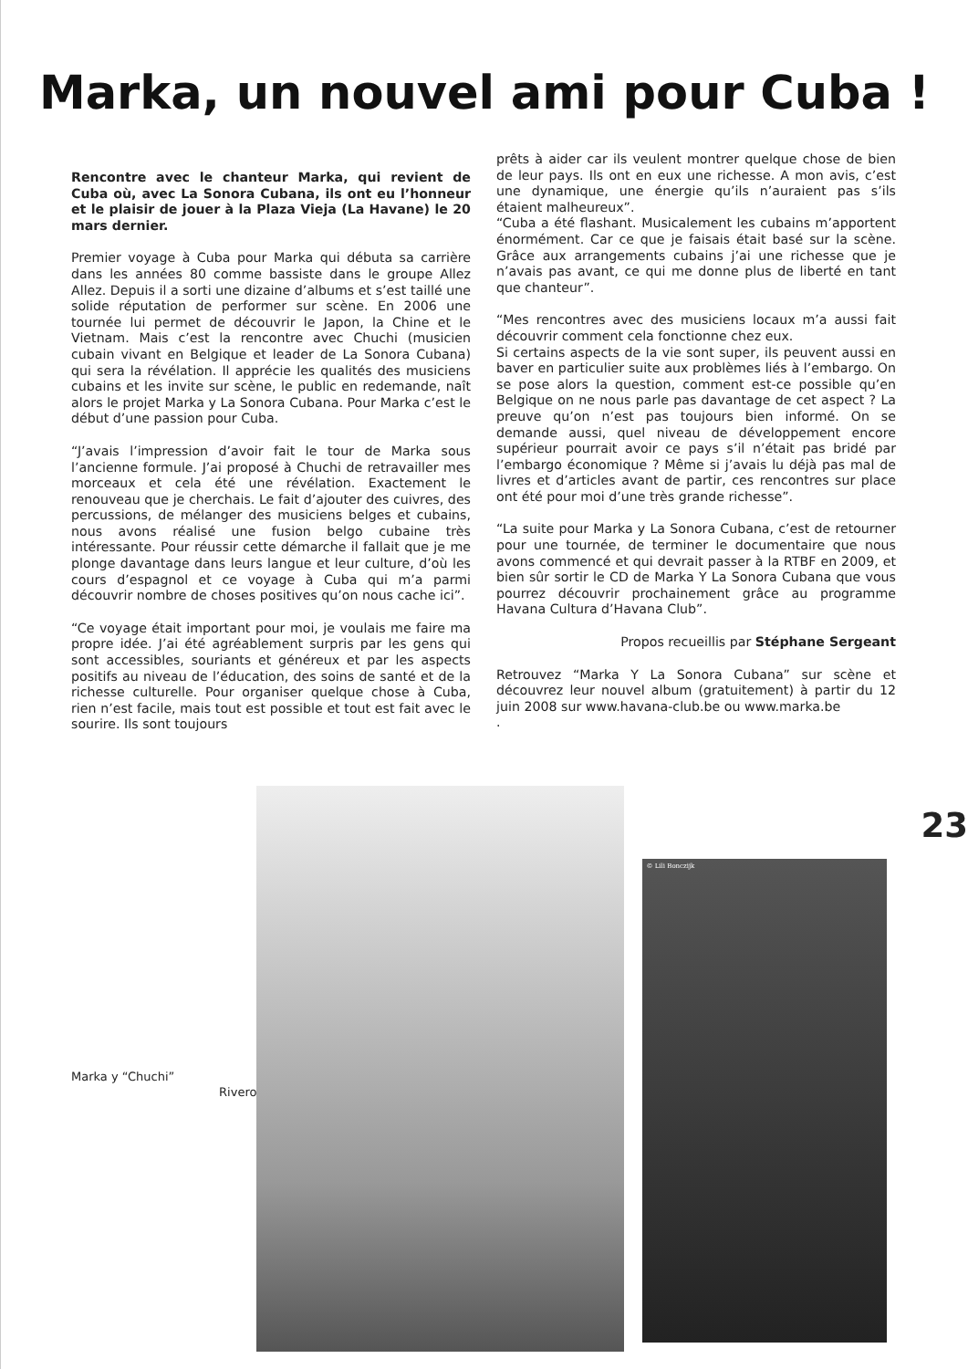Marka, un nouvel ami pour Cuba !
Rencontre avec le chanteur Marka, qui revient de Cuba où, avec La Sonora Cubana, ils ont eu l’honneur et le plaisir de jouer à la Plaza Vieja (La Havane) le 20 mars dernier.
Premier voyage à Cuba pour Marka qui débuta sa carrière dans les années 80 comme bassiste dans le groupe Allez Allez. Depuis il a sorti une dizaine d’albums et s’est taillé une solide réputation de performer sur scène. En 2006 une tournée lui permet de découvrir le Japon, la Chine et le Vietnam. Mais c’est la rencontre avec Chuchi (musicien cubain vivant en Belgique et leader de La Sonora Cubana) qui sera la révélation. Il apprécie les qualités des musiciens cubains et les invite sur scène, le public en redemande, naît alors le projet Marka y La Sonora Cubana. Pour Marka c’est le début d’une passion pour Cuba.
“J’avais l’impression d’avoir fait le tour de Marka sous l’ancienne formule. J’ai proposé à Chuchi de retravailler mes morceaux et cela été une révélation. Exactement le renouveau que je cherchais. Le fait d’ajouter des cuivres, des percussions, de mélanger des musiciens belges et cubains, nous avons réalisé une fusion belgo cubaine très intéressante. Pour réussir cette démarche il fallait que je me plonge davantage dans leurs langue et leur culture, d’où les cours d’espagnol et ce voyage à Cuba qui m’a parmi découvrir nombre de choses positives qu’on nous cache ici”.
“Ce voyage était important pour moi, je voulais me faire ma propre idée. J’ai été agréablement surpris par les gens qui sont accessibles, souriants et généreux et par les aspects positifs au niveau de l’éducation, des soins de santé et de la richesse culturelle. Pour organiser quelque chose à Cuba, rien n’est facile, mais tout est possible et tout est fait avec le sourire. Ils sont toujours
prêts à aider car ils veulent montrer quelque chose de bien de leur pays. Ils ont en eux une richesse. A mon avis, c’est une dynamique, une énergie qu’ils n’auraient pas s’ils étaient malheureux”.
“Cuba a été flashant. Musicalement les cubains m’apportent énormément. Car ce que je faisais était basé sur la scène. Grâce aux arrangements cubains j’ai une richesse que je n’avais pas avant, ce qui me donne plus de liberté en tant que chanteur”.
“Mes rencontres avec des musiciens locaux m’a aussi fait découvrir comment cela fonctionne chez eux.
Si certains aspects de la vie sont super, ils peuvent aussi en baver en particulier suite aux problèmes liés à l’embargo. On se pose alors la question, comment est-ce possible qu’en Belgique on ne nous parle pas davantage de cet aspect ? La preuve qu’on n’est pas toujours bien informé. On se demande aussi, quel niveau de développement encore supérieur pourrait avoir ce pays s’il n’était pas bridé par l’embargo économique ? Même si j’avais lu déjà pas mal de livres et d’articles avant de partir, ces rencontres sur place ont été pour moi d’une très grande richesse”.
“La suite pour Marka y La Sonora Cubana, c’est de retourner pour une tournée, de terminer le documentaire que nous avons commencé et qui devrait passer à la RTBF en 2009, et bien sûr sortir le CD de Marka Y La Sonora Cubana que vous pourrez découvrir prochainement grâce au programme Havana Cultura d’Havana Club”.
Propos recueillis par Stéphane Sergeant
Retrouvez “Marka Y La Sonora Cubana” sur scène et découvrez leur nouvel album (gratuitement) à partir du 12 juin 2008 sur www.havana-club.be ou www.marka.be
.
Marka y “Chuchi”
Rivero
© Lili Bonczijk
23